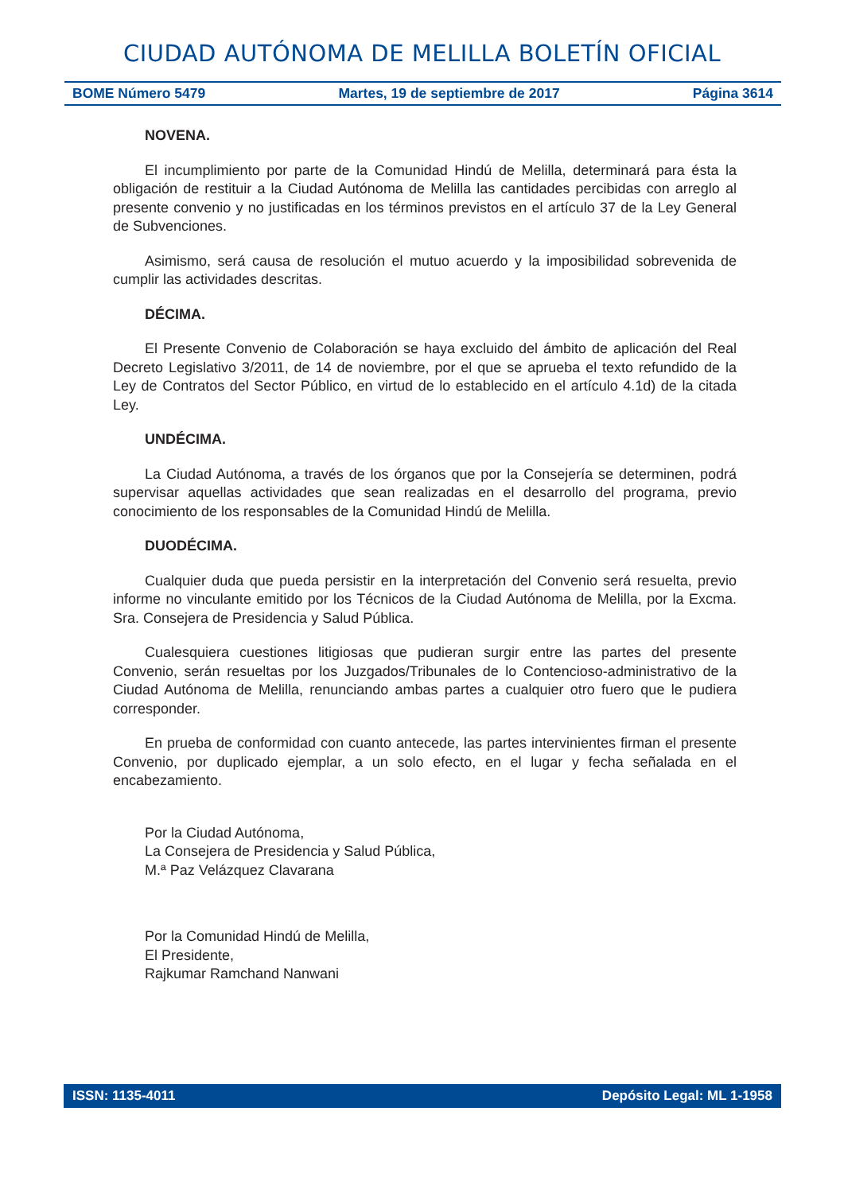CIUDAD AUTÓNOMA DE MELILLA BOLETÍN OFICIAL
BOME Número 5479 Martes, 19 de septiembre de 2017 Página 3614
NOVENA.
El incumplimiento por parte de la Comunidad Hindú de Melilla, determinará para ésta la obligación de restituir a la Ciudad Autónoma de Melilla las cantidades percibidas con arreglo al presente convenio y no justificadas en los términos previstos en el artículo 37 de la Ley General de Subvenciones.
Asimismo, será causa de resolución el mutuo acuerdo y la imposibilidad sobrevenida de cumplir las actividades descritas.
DÉCIMA.
El Presente Convenio de Colaboración se haya excluido del ámbito de aplicación del Real Decreto Legislativo 3/2011, de 14 de noviembre, por el que se aprueba el texto refundido de la Ley de Contratos del Sector Público, en virtud de lo establecido en el artículo 4.1d) de la citada Ley.
UNDÉCIMA.
La Ciudad Autónoma, a través de los órganos que por la Consejería se determinen, podrá supervisar aquellas actividades que sean realizadas en el desarrollo del programa, previo conocimiento de los responsables de la Comunidad Hindú de Melilla.
DUODÉCIMA.
Cualquier duda que pueda persistir en la interpretación del Convenio será resuelta, previo informe no vinculante emitido por los Técnicos de la Ciudad Autónoma de Melilla, por la Excma. Sra. Consejera de Presidencia y Salud Pública.
Cualesquiera cuestiones litigiosas que pudieran surgir entre las partes del presente Convenio, serán resueltas por los Juzgados/Tribunales de lo Contencioso-administrativo de la Ciudad Autónoma de Melilla, renunciando ambas partes a cualquier otro fuero que le pudiera corresponder.
En prueba de conformidad con cuanto antecede, las partes intervinientes firman el presente Convenio, por duplicado ejemplar, a un solo efecto, en el lugar y fecha señalada en el encabezamiento.
Por la Ciudad Autónoma,
La Consejera de Presidencia y Salud Pública,
M.ª Paz Velázquez Clavarana
Por la Comunidad Hindú de Melilla,
El Presidente,
Rajkumar Ramchand Nanwani
ISSN: 1135-4011 Depósito Legal: ML 1-1958